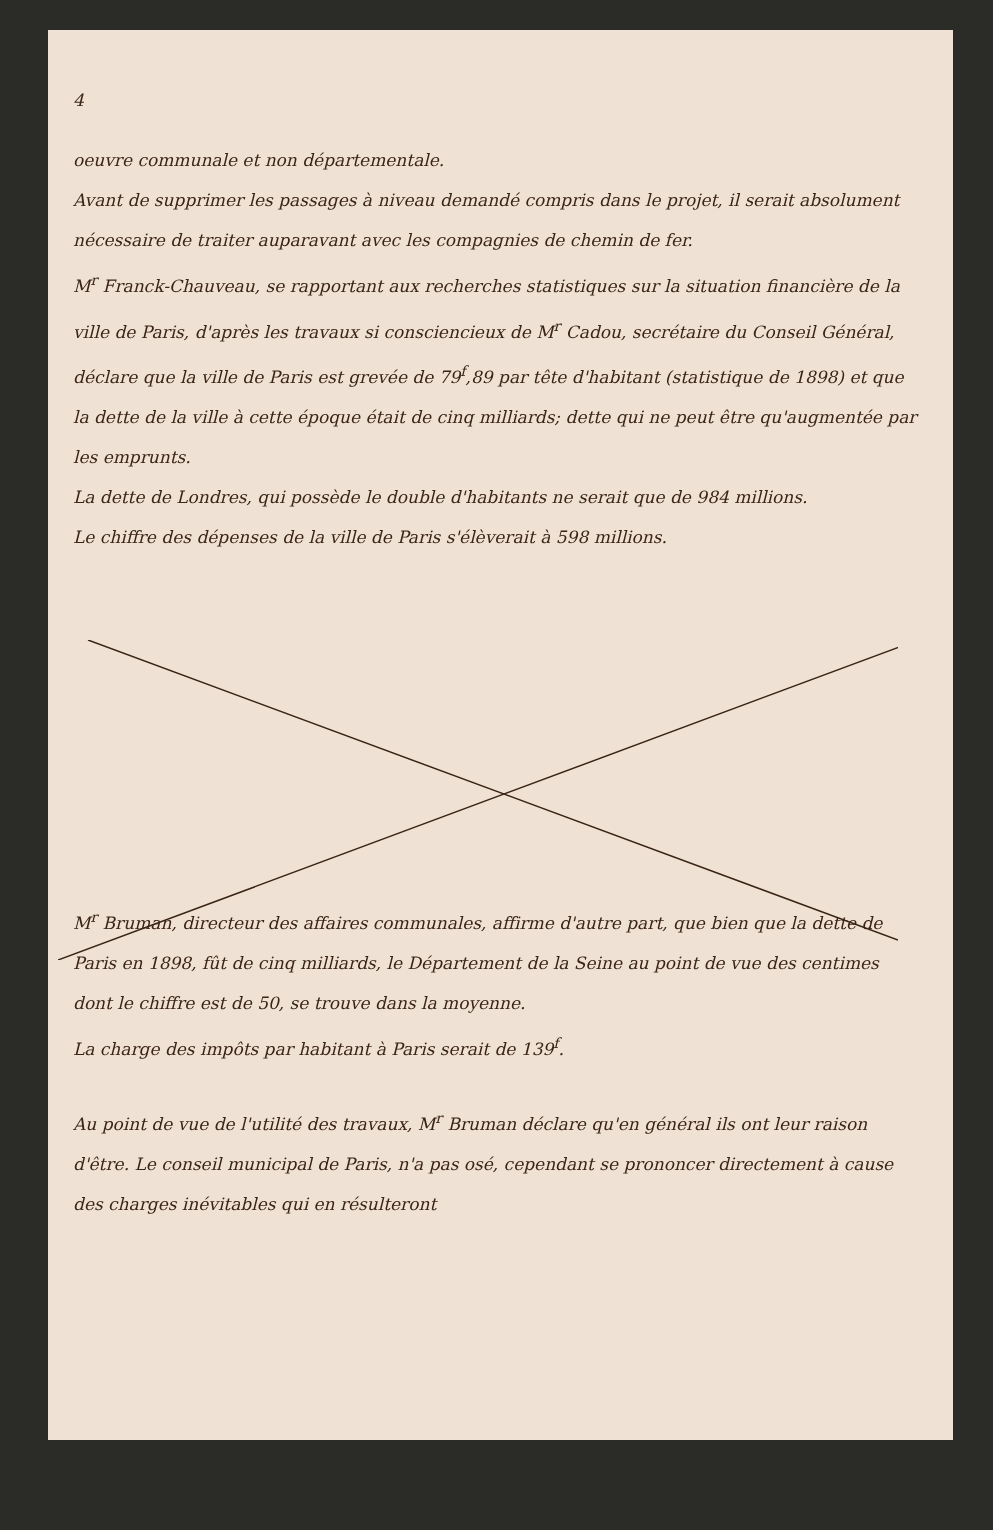4
oeuvre communale et non départementale.
Avant de supprimer les passages à niveau demandé compris dans le projet, il serait absolument nécessaire de traiter auparavant avec les compagnies de chemin de fer.
M<sup>r</sup> Franck-Chauveau, se rapportant aux recherches statistiques sur la situation financière de la ville de Paris, d'après les travaux si consciencieux de M<sup>r</sup> Cadou, secrétaire du Conseil Général, déclare que la ville de Paris est grevée de 79<sup>f</sup>,89 par tête d'habitant (statistique de 1898) et que la dette de la ville à cette époque était de cinq milliards; dette qui ne peut être qu'augmentée par les emprunts.
La dette de Londres, qui possède le double d'habitants ne serait que de 984 millions.
Le chiffre des dépenses de la ville de Paris s'élèverait à 598 millions.
M<sup>r</sup> Bruman, directeur des affaires communales, affirme d'autre part, que bien que la dette de Paris en 1898, fût de cinq milliards, le Département de la Seine au point de vue des centimes dont le chiffre est de 50, se trouve dans la moyenne.
La charge des impôts par habitant à Paris serait de 139<sup>f</sup>.
Au point de vue de l'utilité des travaux, M<sup>r</sup> Bruman déclare qu'en général ils ont leur raison d'être. Le conseil municipal de Paris, n'a pas osé, cependant se prononcer directement à cause des charges inévitables qui en résulteront